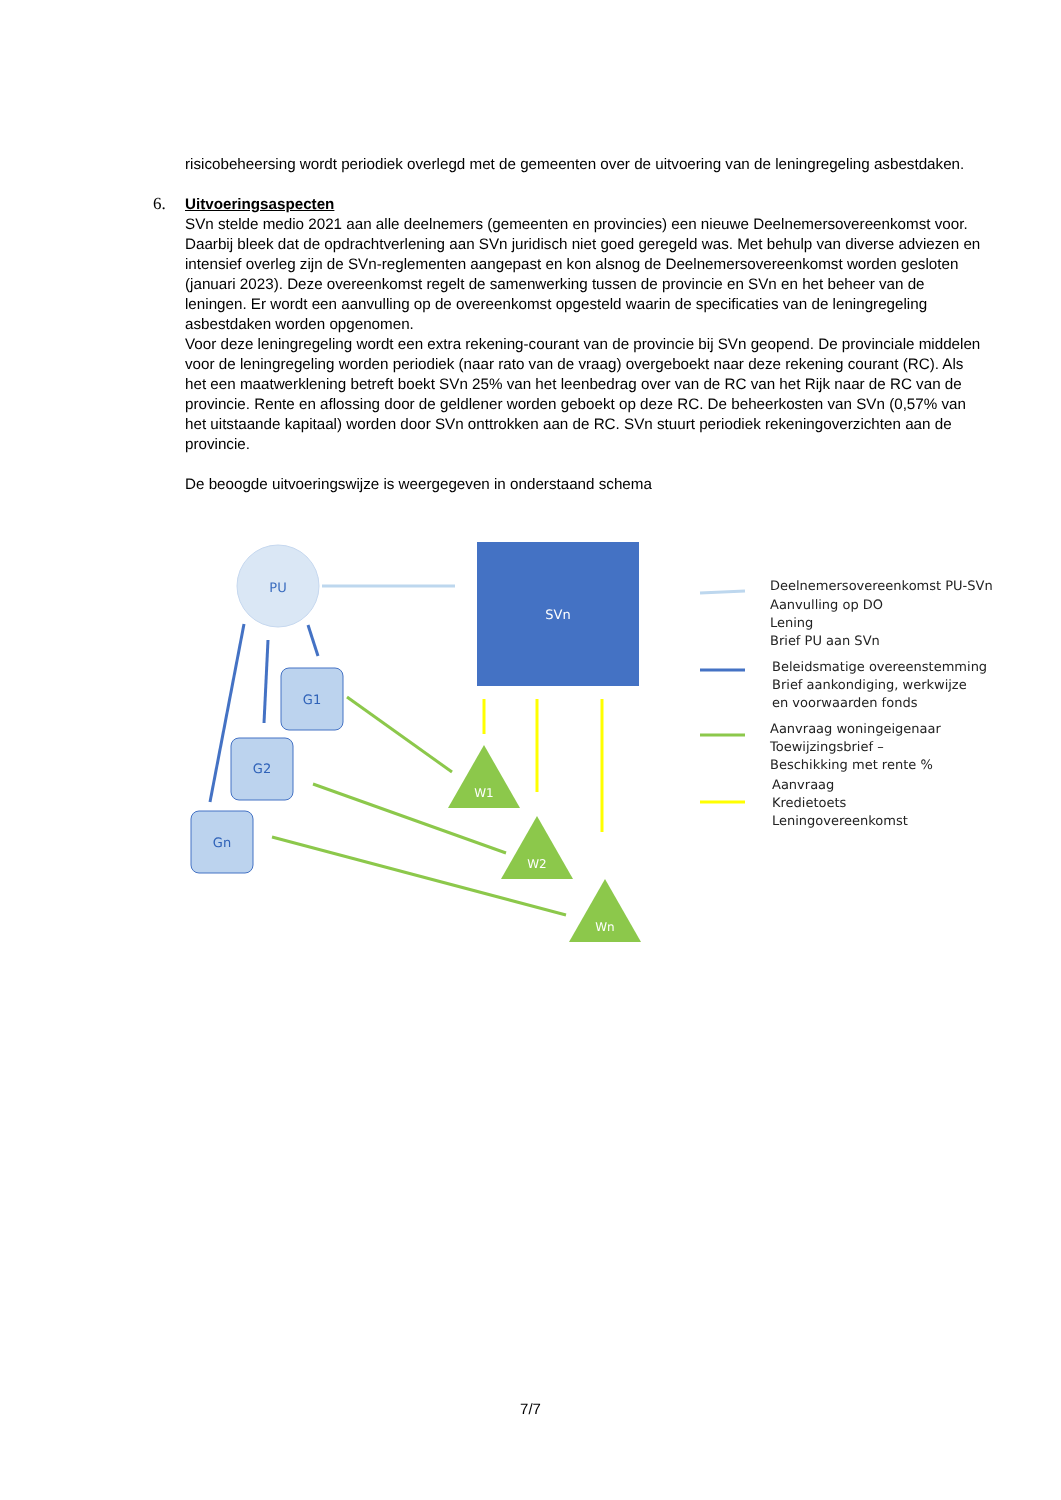risicobeheersing wordt periodiek overlegd met de gemeenten over de uitvoering van de leningregeling asbestdaken.
6. Uitvoeringsaspecten
SVn stelde medio 2021 aan alle deelnemers (gemeenten en provincies) een nieuwe Deelnemersovereenkomst voor. Daarbij bleek dat de opdrachtverlening aan SVn juridisch niet goed geregeld was. Met behulp van diverse adviezen en intensief overleg zijn de SVn-reglementen aangepast en kon alsnog de Deelnemersovereenkomst worden gesloten (januari 2023). Deze overeenkomst regelt de samenwerking tussen de provincie en SVn en het beheer van de leningen. Er wordt een aanvulling op de overeenkomst opgesteld waarin de specificaties van de leningregeling asbestdaken worden opgenomen.
Voor deze leningregeling wordt een extra rekening-courant van de provincie bij SVn geopend. De provinciale middelen voor de leningregeling worden periodiek (naar rato van de vraag) overgeboekt naar deze rekening courant (RC). Als het een maatwerklening betreft boekt SVn 25% van het leenbedrag over van de RC van het Rijk naar de RC van de provincie. Rente en aflossing door de geldlener worden geboekt op deze RC. De beheerkosten van SVn (0,57% van het uitstaande kapitaal) worden door SVn onttrokken aan de RC. SVn stuurt periodiek rekeningoverzichten aan de provincie.
De beoogde uitvoeringswijze is weergegeven in onderstaand schema
PU
SVn
G1
G2
Gn
W1
W2
Wn
Deelnemersovereenkomst PU-SVn
Aanvulling op DO
Lening
Brief PU aan SVn
Beleidsmatige overeenstemming
Brief aankondiging, werkwijze
en voorwaarden fonds
Aanvraag woningeigenaar
Toewijzingsbrief –
Beschikking met rente %
Aanvraag
Kredietoets
Leningovereenkomst
7/7